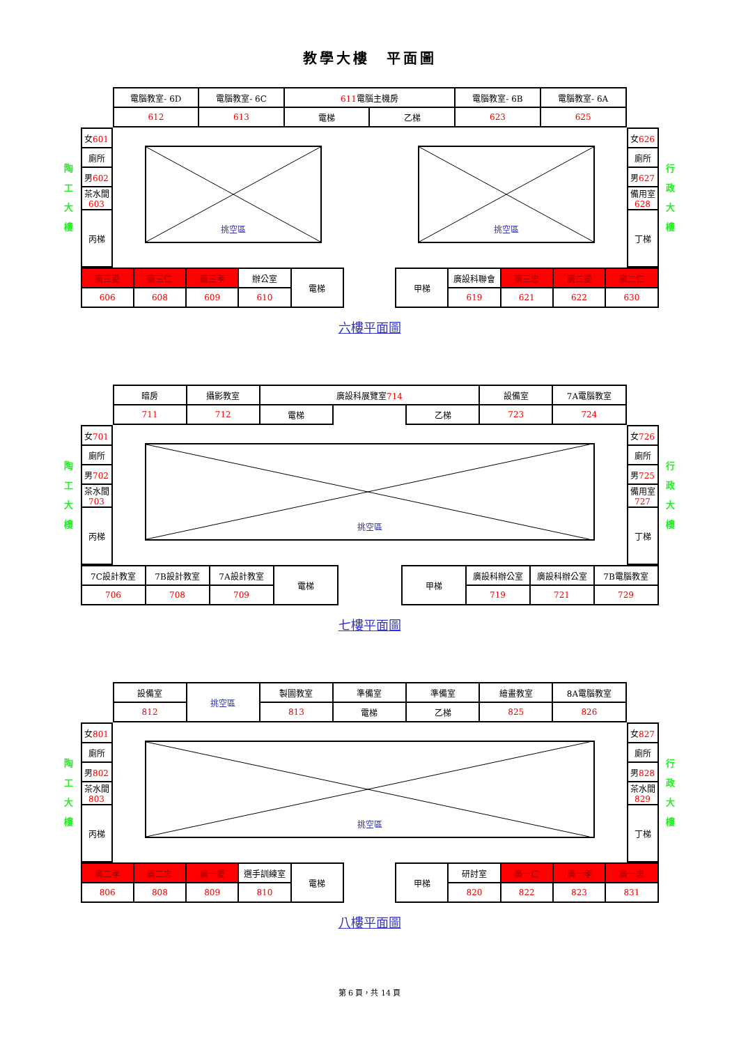教學大樓　平面圖
陶
工
大
樓
| | / 電腦教室- 6D / 電腦教室- 6C / 611 電腦主機房 / / 電腦教室- 6B / 電腦教室- 6A / / 612 / 613 / 電梯 / 乙梯 / 623 / 625 / | |
| / 女 601 / / 廁所 / / 男 602 / / 茶水間 603 / / 丙梯 / | 挑空區 挑空區 | / 女 626 / / 廁所 / / 男 627 / / 備用室 628 / / 丁梯 / |
| / 廣三愛 / 廣三仁 / 廣三孝 / 辦公室 / 電梯 / / 甲梯 / 廣設科聯會 / 廣三忠 / 廣二愛 / 廣二仁 / / 606 / 608 / 609 / 610 / / / / 619 / 621 / 622 / 630 / | | |
行
政
大
樓
六樓平面圖
陶
工
大
樓
| | / 暗房 / 攝影教室 / 廣設科展覽室 714 / / / 設備室 / 7A電腦教室 / / 711 / 712 / 電梯 / / 乙梯 / 723 / 724 / | |
| / 女 701 / / 廁所 / / 男 702 / / 茶水間 703 / / 丙梯 / | 挑空區 | / 女 726 / / 廁所 / / 男 725 / / 備用室 727 / / 丁梯 / |
| / 7C設計教室 / 7B設計教室 / 7A設計教室 / 電梯 / / 甲梯 / 廣設科辦公室 / 廣設科辦公室 / 7B電腦教室 / / 706 / 708 / 709 / / / / 719 / 721 / 729 / | | |
行
政
大
樓
七樓平面圖
陶
工
大
樓
| | / 設備室 / 挑空區 / 製圖教室 / 準備室 / 準備室 / 繪畫教室 / 8A電腦教室 / / 812 / / 813 / 電梯 / 乙梯 / 825 / 826 / | |
| / 女 801 / / 廁所 / / 男 802 / / 茶水間 803 / / 丙梯 / | 挑空區 | / 女 827 / / 廁所 / / 男 828 / / 茶水間 829 / / 丁梯 / |
| / 廣二孝 / 廣二忠 / 廣一愛 / 選手訓練室 / 電梯 / / 甲梯 / 研討室 / 廣一仁 / 廣一孝 / 廣一忠 / / 806 / 808 / 809 / 810 / / / / 820 / 822 / 823 / 831 / | | |
行
政
大
樓
八樓平面圖
第 6 頁，共 14 頁